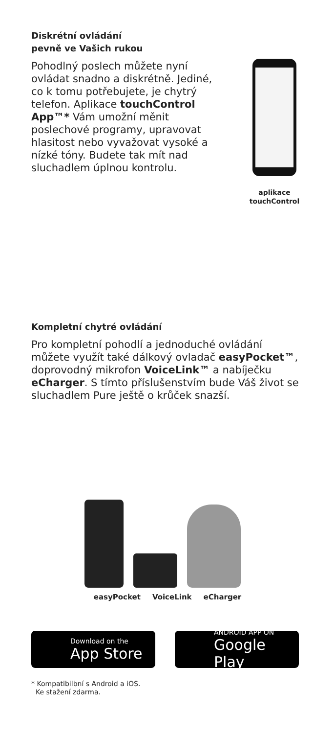Diskrétní ovládání
pevně ve Vašich rukou
Pohodlný poslech můžete nyní ovládat snadno a diskrétně. Jediné, co k tomu potřebujete, je chytrý telefon. Aplikace touchControl App™* Vám umožní měnit poslechové programy, upravovat hlasitost nebo vyvažovat vysoké a nízké tóny. Budete tak mít nad sluchadlem úplnou kontrolu.
aplikace
touchControl
Kompletní chytré ovládání
Pro kompletní pohodlí a jednoduché ovládání můžete využít také dálkový ovladač easyPocket™, doprovodný mikrofon VoiceLink™ a nabíječku eCharger. S tímto příslušenstvím bude Váš život se sluchadlem Pure ještě o krůček snazší.
easyPocket VoiceLink eCharger
Download on the
App Store
ANDROID APP ON
Google Play
* Kompatibilbní s Android a iOS.
Ke stažení zdarma.